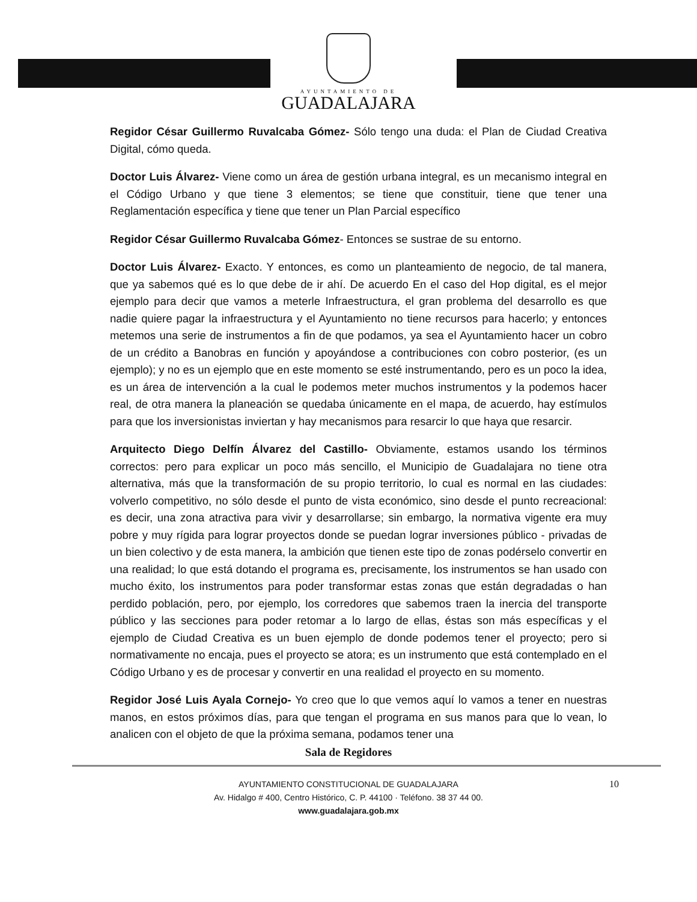AYUNTAMIENTO DE
GUADALAJARA
Regidor César Guillermo Ruvalcaba Gómez- Sólo tengo una duda: el Plan de Ciudad Creativa Digital, cómo queda.
Doctor Luis Álvarez- Viene como un área de gestión urbana integral, es un mecanismo integral en el Código Urbano y que tiene 3 elementos; se tiene que constituir, tiene que tener una Reglamentación específica y tiene que tener un Plan Parcial específico
Regidor César Guillermo Ruvalcaba Gómez- Entonces se sustrae de su entorno.
Doctor Luis Álvarez- Exacto. Y entonces, es como un planteamiento de negocio, de tal manera, que ya sabemos qué es lo que debe de ir ahí. De acuerdo En el caso del Hop digital, es el mejor ejemplo para decir que vamos a meterle Infraestructura, el gran problema del desarrollo es que nadie quiere pagar la infraestructura y el Ayuntamiento no tiene recursos para hacerlo; y entonces metemos una serie de instrumentos a fin de que podamos, ya sea el Ayuntamiento hacer un cobro de un crédito a Banobras en función y apoyándose a contribuciones con cobro posterior, (es un ejemplo); y no es un ejemplo que en este momento se esté instrumentando, pero es un poco la idea, es un área de intervención a la cual le podemos meter muchos instrumentos y la podemos hacer real, de otra manera la planeación se quedaba únicamente en el mapa, de acuerdo, hay estímulos para que los inversionistas inviertan y hay mecanismos para resarcir lo que haya que resarcir.
Arquitecto Diego Delfín Álvarez del Castillo- Obviamente, estamos usando los términos correctos: pero para explicar un poco más sencillo, el Municipio de Guadalajara no tiene otra alternativa, más que la transformación de su propio territorio, lo cual es normal en las ciudades: volverlo competitivo, no sólo desde el punto de vista económico, sino desde el punto recreacional: es decir, una zona atractiva para vivir y desarrollarse; sin embargo, la normativa vigente era muy pobre y muy rígida para lograr proyectos donde se puedan lograr inversiones público - privadas de un bien colectivo y de esta manera, la ambición que tienen este tipo de zonas podérselo convertir en una realidad; lo que está dotando el programa es, precisamente, los instrumentos se han usado con mucho éxito, los instrumentos para poder transformar estas zonas que están degradadas o han perdido población, pero, por ejemplo, los corredores que sabemos traen la inercia del transporte público y las secciones para poder retomar a lo largo de ellas, éstas son más específicas y el ejemplo de Ciudad Creativa es un buen ejemplo de donde podemos tener el proyecto; pero si normativamente no encaja, pues el proyecto se atora; es un instrumento que está contemplado en el Código Urbano y es de procesar y convertir en una realidad el proyecto en su momento.
Regidor José Luis Ayala Cornejo- Yo creo que lo que vemos aquí lo vamos a tener en nuestras manos, en estos próximos días, para que tengan el programa en sus manos para que lo vean, lo analicen con el objeto de que la próxima semana, podamos tener una
Sala de Regidores
10
AYUNTAMIENTO CONSTITUCIONAL DE GUADALAJARA
Av. Hidalgo # 400, Centro Histórico, C. P. 44100 · Teléfono. 38 37 44 00.
www.guadalajara.gob.mx